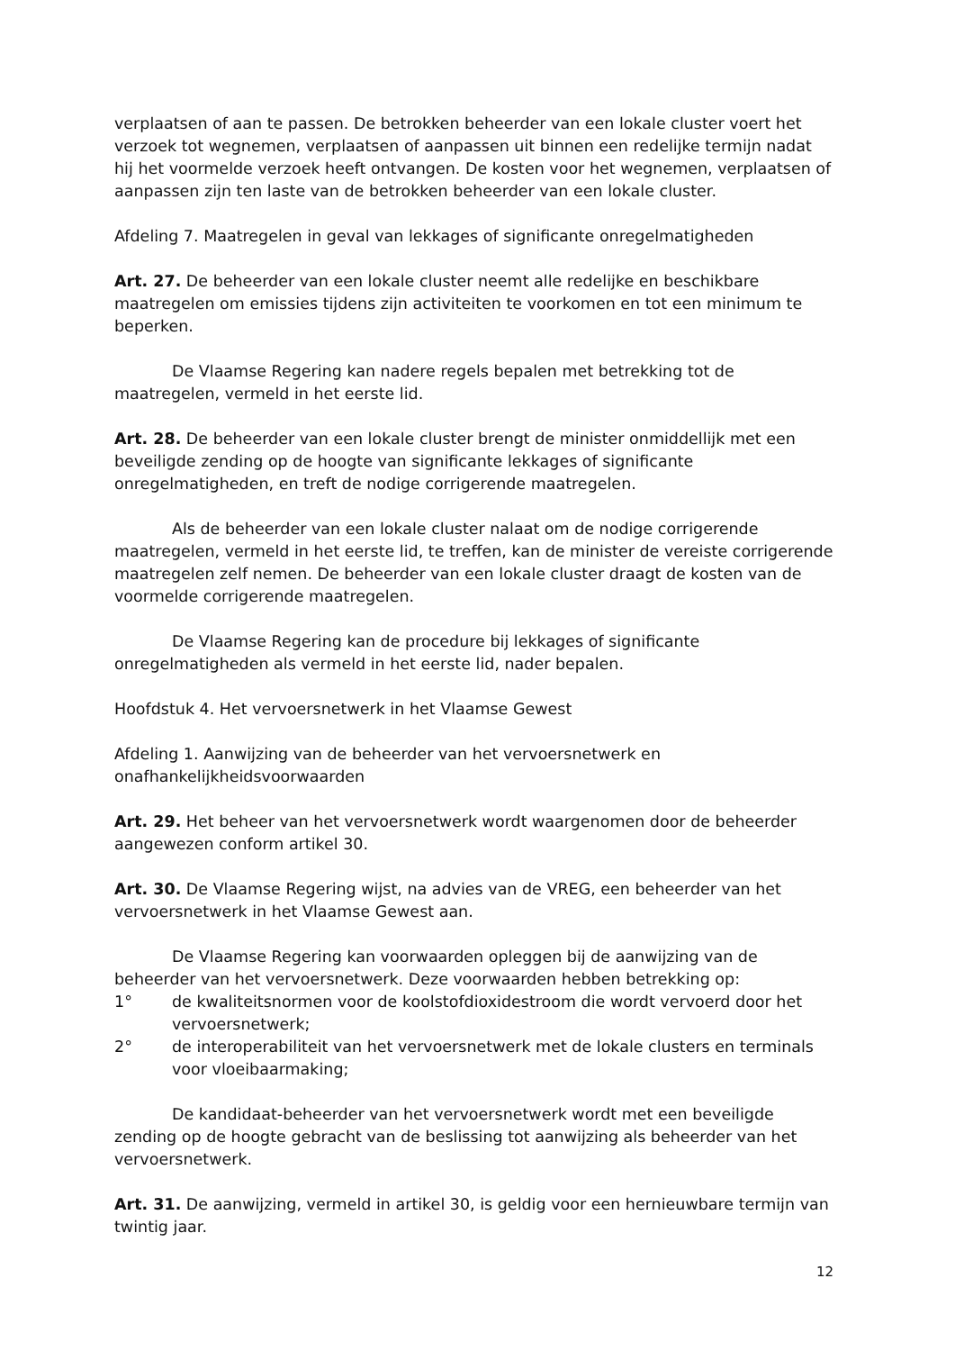verplaatsen of aan te passen. De betrokken beheerder van een lokale cluster voert het verzoek tot wegnemen, verplaatsen of aanpassen uit binnen een redelijke termijn nadat hij het voormelde verzoek heeft ontvangen. De kosten voor het wegnemen, verplaatsen of aanpassen zijn ten laste van de betrokken beheerder van een lokale cluster.
Afdeling 7. Maatregelen in geval van lekkages of significante onregelmatigheden
Art. 27. De beheerder van een lokale cluster neemt alle redelijke en beschikbare maatregelen om emissies tijdens zijn activiteiten te voorkomen en tot een minimum te beperken.
De Vlaamse Regering kan nadere regels bepalen met betrekking tot de maatregelen, vermeld in het eerste lid.
Art. 28. De beheerder van een lokale cluster brengt de minister onmiddellijk met een beveiligde zending op de hoogte van significante lekkages of significante onregelmatigheden, en treft de nodige corrigerende maatregelen.
Als de beheerder van een lokale cluster nalaat om de nodige corrigerende maatregelen, vermeld in het eerste lid, te treffen, kan de minister de vereiste corrigerende maatregelen zelf nemen. De beheerder van een lokale cluster draagt de kosten van de voormelde corrigerende maatregelen.
De Vlaamse Regering kan de procedure bij lekkages of significante onregelmatigheden als vermeld in het eerste lid, nader bepalen.
Hoofdstuk 4. Het vervoersnetwerk in het Vlaamse Gewest
Afdeling 1. Aanwijzing van de beheerder van het vervoersnetwerk en onafhankelijkheidsvoorwaarden
Art. 29. Het beheer van het vervoersnetwerk wordt waargenomen door de beheerder aangewezen conform artikel 30.
Art. 30. De Vlaamse Regering wijst, na advies van de VREG, een beheerder van het vervoersnetwerk in het Vlaamse Gewest aan.
De Vlaamse Regering kan voorwaarden opleggen bij de aanwijzing van de beheerder van het vervoersnetwerk. Deze voorwaarden hebben betrekking op:
1° de kwaliteitsnormen voor de koolstofdioxidestroom die wordt vervoerd door het vervoersnetwerk;
2° de interoperabiliteit van het vervoersnetwerk met de lokale clusters en terminals voor vloeibaarmaking;
De kandidaat-beheerder van het vervoersnetwerk wordt met een beveiligde zending op de hoogte gebracht van de beslissing tot aanwijzing als beheerder van het vervoersnetwerk.
Art. 31. De aanwijzing, vermeld in artikel 30, is geldig voor een hernieuwbare termijn van twintig jaar.
12